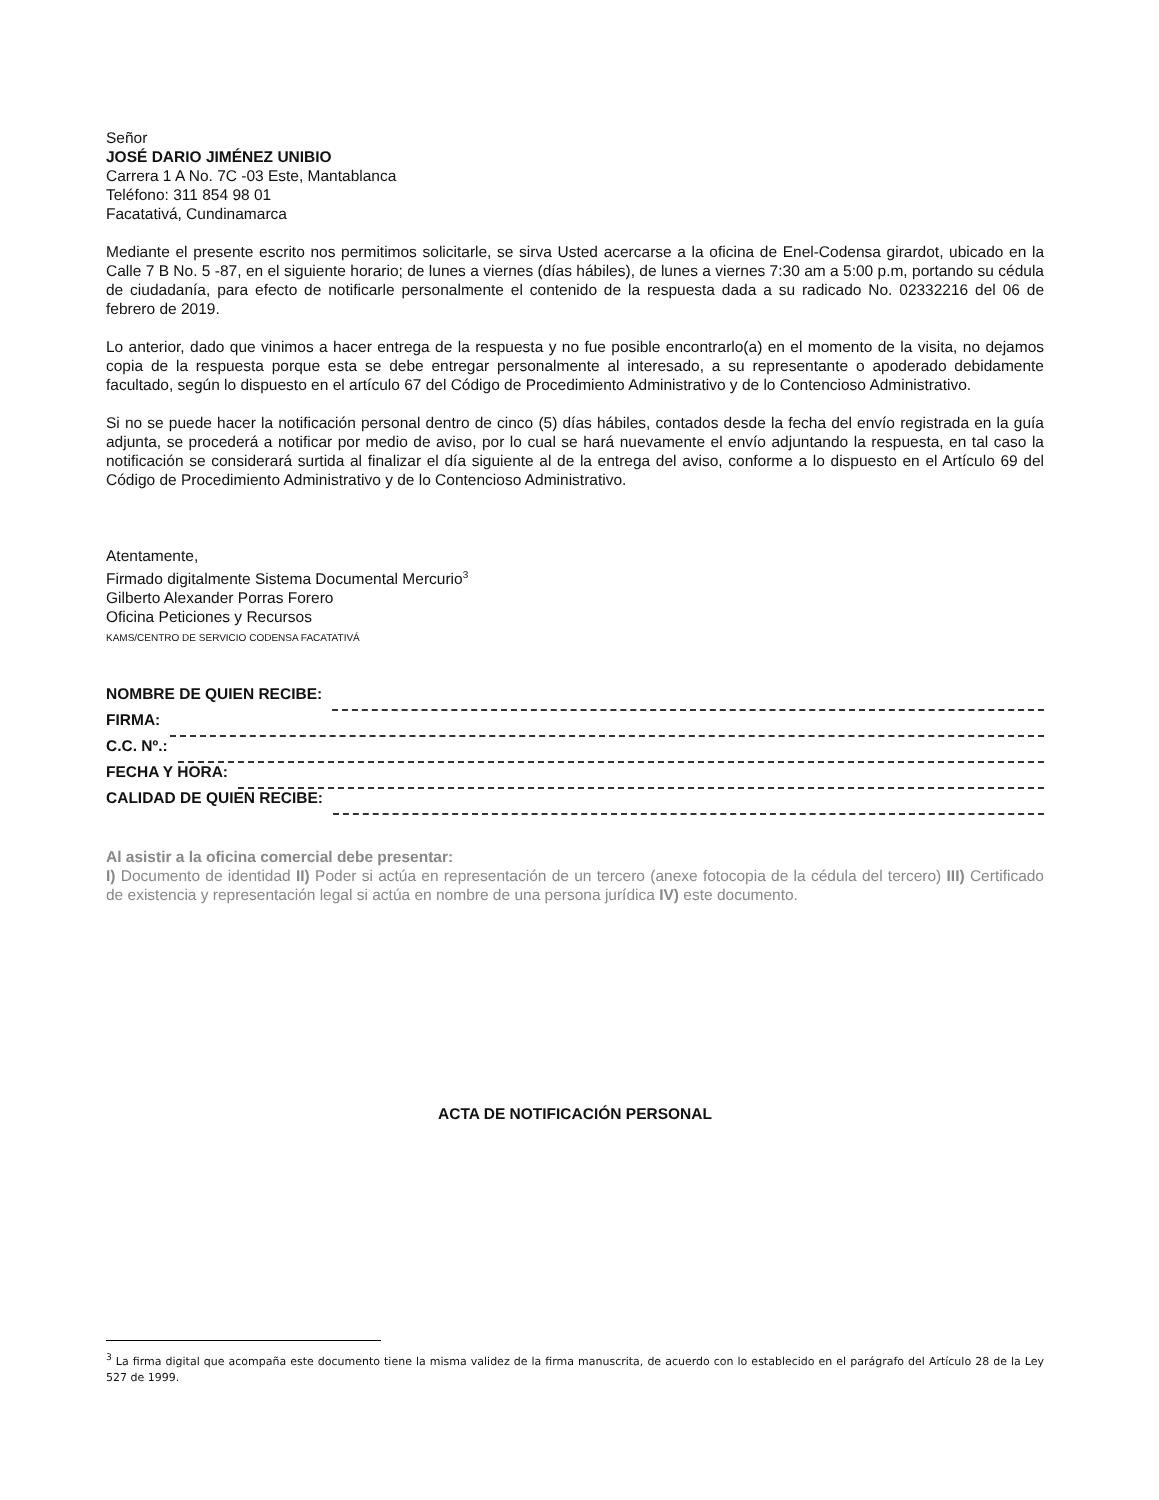Señor
JOSÉ DARIO JIMÉNEZ UNIBIO
Carrera 1 A No. 7C -03 Este, Mantablanca
Teléfono: 311 854 98 01
Facatativá, Cundinamarca
Mediante el presente escrito nos permitimos solicitarle, se sirva Usted acercarse a la oficina de Enel-Codensa girardot, ubicado en la Calle 7 B No. 5 -87, en el siguiente horario; de lunes a viernes (días hábiles), de lunes a viernes 7:30 am a 5:00 p.m, portando su cédula de ciudadanía, para efecto de notificarle personalmente el contenido de la respuesta dada a su radicado No. 02332216 del 06 de febrero de 2019.
Lo anterior, dado que vinimos a hacer entrega de la respuesta y no fue posible encontrarlo(a) en el momento de la visita, no dejamos copia de la respuesta porque esta se debe entregar personalmente al interesado, a su representante o apoderado debidamente facultado, según lo dispuesto en el artículo 67 del Código de Procedimiento Administrativo y de lo Contencioso Administrativo.
Si no se puede hacer la notificación personal dentro de cinco (5) días hábiles, contados desde la fecha del envío registrada en la guía adjunta, se procederá a notificar por medio de aviso, por lo cual se hará nuevamente el envío adjuntando la respuesta, en tal caso la notificación se considerará surtida al finalizar el día siguiente al de la entrega del aviso, conforme a lo dispuesto en el Artículo 69 del Código de Procedimiento Administrativo y de lo Contencioso Administrativo.
Atentamente,
Firmado digitalmente Sistema Documental Mercurio<sup>3</sup>
Gilberto Alexander Porras Forero
Oficina Peticiones y Recursos
KAMS/CENTRO DE SERVICIO CODENSA FACATATIVÁ
NOMBRE DE QUIEN RECIBE:
FIRMA:
C.C. Nº.:
FECHA Y HORA:
CALIDAD DE QUIEN RECIBE:
Al asistir a la oficina comercial debe presentar:
I) Documento de identidad II) Poder si actúa en representación de un tercero (anexe fotocopia de la cédula del tercero) III) Certificado de existencia y representación legal si actúa en nombre de una persona jurídica IV) este documento.
ACTA DE NOTIFICACIÓN PERSONAL
<sup>3</sup> La firma digital que acompaña este documento tiene la misma validez de la firma manuscrita, de acuerdo con lo establecido en el parágrafo del Artículo 28 de la Ley 527 de 1999.